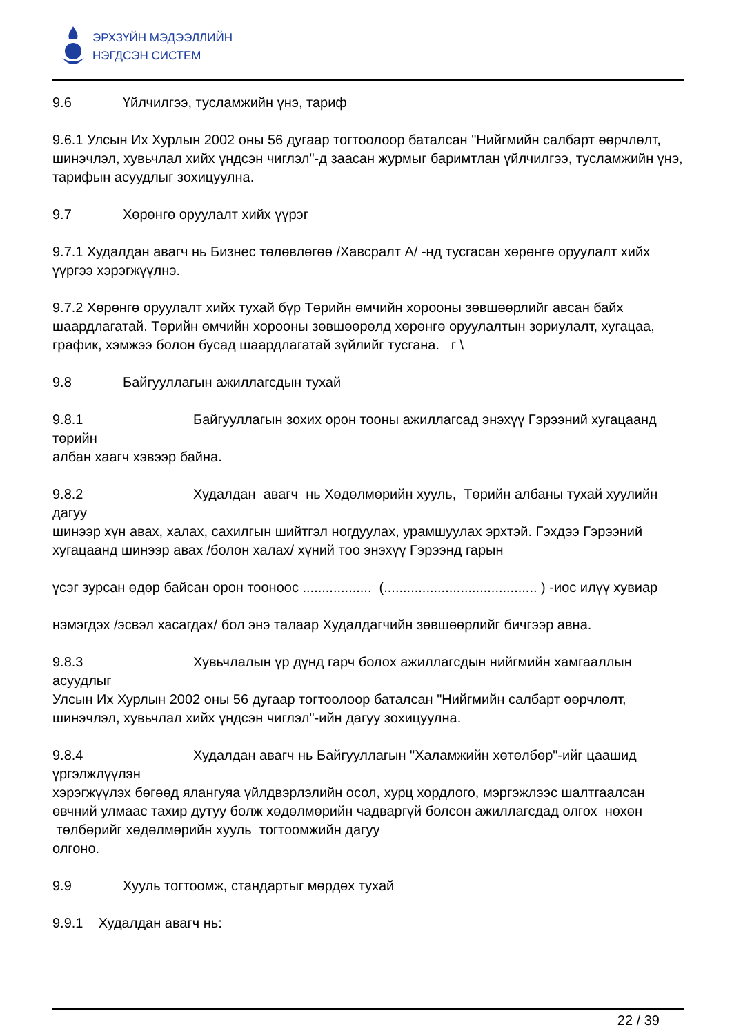ЭРХЗҮЙН МЭДЭЭЛЛИЙН
НЭГДСЭН СИСТЕМ
9.6 Үйлчилгээ, тусламжийн үнэ, тариф
9.6.1 Улсын Их Хурлын 2002 оны 56 дугаар тогтоолоор баталсан "Нийгмийн салбарт өөрчлөлт, шинэчлэл, хувьчлал хийх үндсэн чиглэл"-д заасан журмыг баримтлан үйлчилгээ, тусламжийн үнэ, тарифын асуудлыг зохицуулна.
9.7 Хөрөнгө оруулалт хийх үүрэг
9.7.1 Худалдан авагч нь Бизнес төлөвлөгөө /Хавсралт А/ -нд тусгасан хөрөнгө оруулалт хийх үүргээ хэрэгжүүлнэ.
9.7.2 Хөрөнгө оруулалт хийх тухай бүр Төрийн өмчийн хорооны зөвшөөрлийг авсан байх шаардлагатай. Төрийн өмчийн хорооны зөвшөөрөлд хөрөнгө оруулалтын зориулалт, хугацаа, график, хэмжээ болон бусад шаардлагатай зүйлийг тусгана. г \
9.8 Байгууллагын ажиллагсдын тухай
9.8.1 Байгууллагын зохих орон тооны ажиллагсад энэхүү Гэрээний хугацаанд төрийн
албан хаагч хэвээр байна.
9.8.2 Худалдан авагч нь Хөдөлмөрийн хууль, Төрийн албаны тухай хуулийн дагуу
шинээр хүн авах, халах, сахилгын шийтгэл ногдуулах, урамшуулах эрхтэй. Гэхдээ Гэрээний хугацаанд шинээр авах /болон халах/ хүний тоо энэхүү Гэрээнд гарын
үсэг зурсан өдөр байсан орон тооноос .................. (........................................ ) -иос илүү хувиар
нэмэгдэх /эсвэл хасагдах/ бол энэ талаар Худалдагчийн зөвшөөрлийг бичгээр авна.
9.8.3 Хувьчлалын үр дүнд гарч болох ажиллагсдын нийгмийн хамгааллын асуудлыг
Улсын Их Хурлын 2002 оны 56 дугаар тогтоолоор баталсан "Нийгмийн салбарт өөрчлөлт, шинэчлэл, хувьчлал хийх үндсэн чиглэл"-ийн дагуу зохицуулна.
9.8.4 Худалдан авагч нь Байгууллагын "Халамжийн хөтөлбөр"-ийг цаашид үргэлжлүүлэн
хэрэгжүүлэх бөгөөд ялангуяа үйлдвэрлэлийн осол, хурц хордлого, мэргэжлээс шалтгаалсан өвчний улмаас тахир дутуу болж хөдөлмөрийн чадваргүй болсон ажиллагсдад олгох нөхөн төлбөрийг хөдөлмөрийн хууль тогтоомжийн дагуу
олгоно.
9.9 Хууль тогтоомж, стандартыг мөрдөх тухай
9.9.1 Худалдан авагч нь:
22 / 39